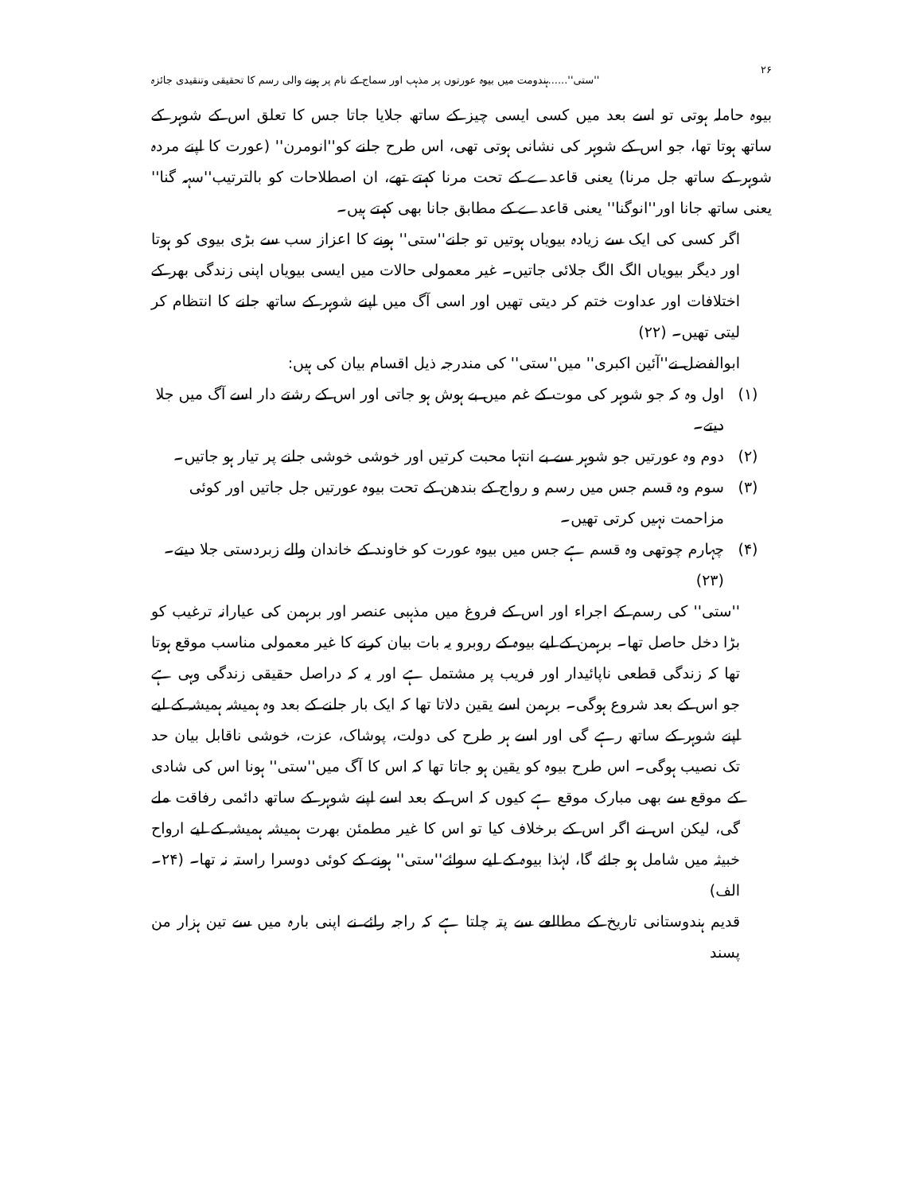۲۶ ''ستی''......ہندومت میں بیوہ عورتوں پر مذہب اور سماج کے نام پر ہونے والی رسم کا تحقیقی وتنقیدی جائزہ
بیوہ حاملہ ہوتی تو اسے بعد میں کسی ایسی چیز کے ساتھ جلایا جاتا جس کا تعلق اس کے شوہر کے ساتھ ہوتا تھا، جو اس کے شوہر کی نشانی ہوتی تھی، اس طرح جلنے کو''انومرن'' (عورت کا اپنے مردہ شوہر کے ساتھ جل مرنا) یعنی قاعدے کے تحت مرنا کہتے تھے، ان اصطلاحات کو بالترتیب''سہہ گنا'' یعنی ساتھ جانا اور''انوگنا'' یعنی قاعدے کے مطابق جانا بھی کہتے ہیں۔
اگر کسی کی ایک سے زیادہ بیویاں ہوتیں تو جلنے''ستی'' ہونے کا اعزاز سب سے بڑی بیوی کو ہوتا اور دیگر بیویاں الگ الگ جلائی جاتیں۔ غیر معمولی حالات میں ایسی بیویاں اپنی زندگی بھر کے اختلافات اور عداوت ختم کر دیتی تھیں اور اسی آگ میں اپنے شوہر کے ساتھ جلنے کا انتظام کر لیتی تھیں۔ (۲۲)
ابوالفضل نے''آئین اکبری'' میں''ستی'' کی مندرجہ ذیل اقسام بیان کی ہیں:
(۱) اول وہ کہ جو شوہر کی موت کے غم میں بے ہوش ہو جاتی اور اس کے رشتے دار اسے آگ میں جلا دیتے۔
(۲) دوم وہ عورتیں جو شوہر سے بے انتہا محبت کرتیں اور خوشی خوشی جلنے پر تیار ہو جاتیں۔
(۳) سوم وہ قسم جس میں رسم و رواج کے بندھن کے تحت بیوہ عورتیں جل جاتیں اور کوئی مزاحمت نہیں کرتی تھیں۔
(۴) چہارم چوتھی وہ قسم ہے جس میں بیوہ عورت کو خاوند کے خاندان والے زبردستی جلا دیتے۔ (۲۳)
''ستی'' کی رسم کے اجراء اور اس کے فروغ میں مذہبی عنصر اور برہمن کی عیارانہ ترغیب کو بڑا دخل حاصل تھا۔ برہمن کے لیے بیوہ کے روبرو یہ بات بیان کرنے کا غیر معمولی مناسب موقع ہوتا تھا کہ زندگی قطعی ناپائیدار اور فریب پر مشتمل ہے اور یہ کہ دراصل حقیقی زندگی وہی ہے جو اس کے بعد شروع ہوگی۔ برہمن اسے یقین دلاتا تھا کہ ایک بار جلنے کے بعد وہ ہمیشہ ہمیشہ کے لیے اپنے شوہر کے ساتھ رہے گی اور اسے ہر طرح کی دولت، پوشاک، عزت، خوشی ناقابل بیان حد تک نصیب ہوگی۔ اس طرح بیوہ کو یقین ہو جاتا تھا کہ اس کا آگ میں''ستی'' ہونا اس کی شادی کے موقع سے بھی مبارک موقع ہے کیوں کہ اس کے بعد اسے اپنے شوہر کے ساتھ دائمی رفاقت ملے گی، لیکن اس نے اگر اس کے برخلاف کیا تو اس کا غیر مطمئن بھرت ہمیشہ ہمیشہ کے لیے ارواح خبیثہ میں شامل ہو جائے گا، لہٰذا بیوہ کے لیے سوائے''ستی'' ہونے کے کوئی دوسرا راستہ نہ تھا۔ (۲۴۔الف)
قدیم ہندوستانی تاریخ کے مطالعے سے پتہ چلتا ہے کہ راجہ رائے نے اپنی بارہ میں سے تین ہزار من پسند